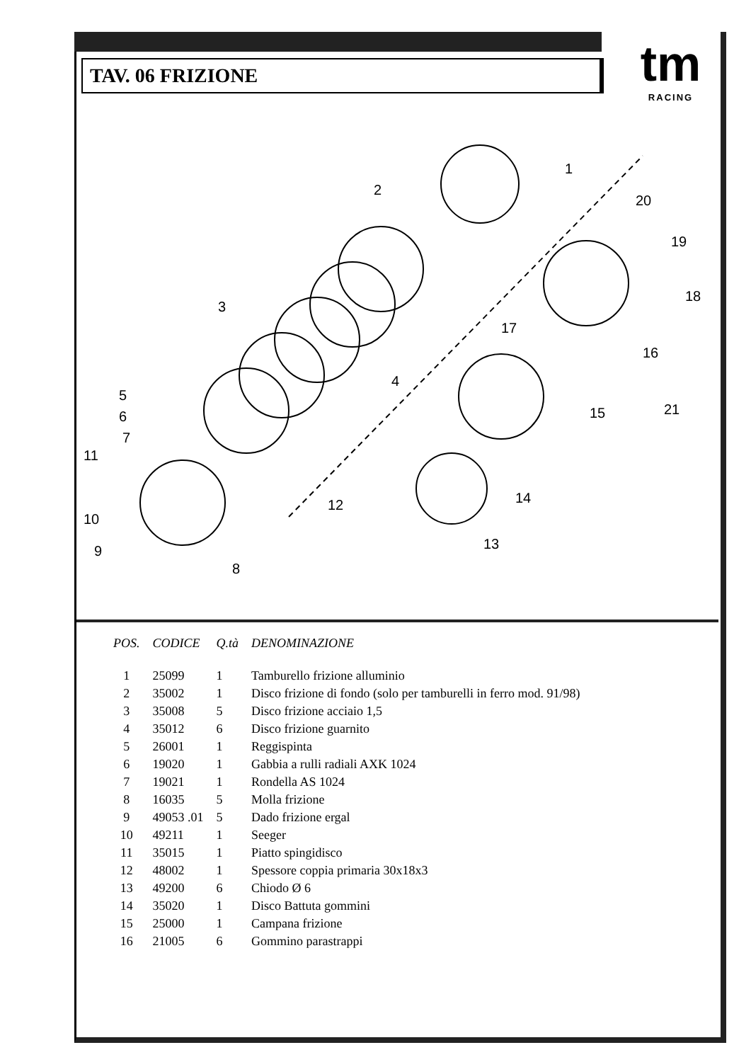TAV. 06 FRIZIONE
tm
RACING
1
2
3
4
5
6
7
8
9
10
11
12
13
14
15
16
17
18
19
20
21
| POS. | CODICE | Q.tà | DENOMINAZIONE |
| --- | --- | --- | --- |
| 1 | 25099 | 1 | Tamburello frizione alluminio |
| 2 | 35002 | 1 | Disco frizione di fondo (solo per tamburelli in ferro mod. 91/98) |
| 3 | 35008 | 5 | Disco frizione acciaio 1,5 |
| 4 | 35012 | 6 | Disco frizione guarnito |
| 5 | 26001 | 1 | Reggispinta |
| 6 | 19020 | 1 | Gabbia a rulli radiali AXK 1024 |
| 7 | 19021 | 1 | Rondella AS 1024 |
| 8 | 16035 | 5 | Molla frizione |
| 9 | 49053 .01 | 5 | Dado frizione ergal |
| 10 | 49211 | 1 | Seeger |
| 11 | 35015 | 1 | Piatto spingidisco |
| 12 | 48002 | 1 | Spessore coppia primaria 30x18x3 |
| 13 | 49200 | 6 | Chiodo Ø 6 |
| 14 | 35020 | 1 | Disco Battuta gommini |
| 15 | 25000 | 1 | Campana frizione |
| 16 | 21005 | 6 | Gommino parastrappi |